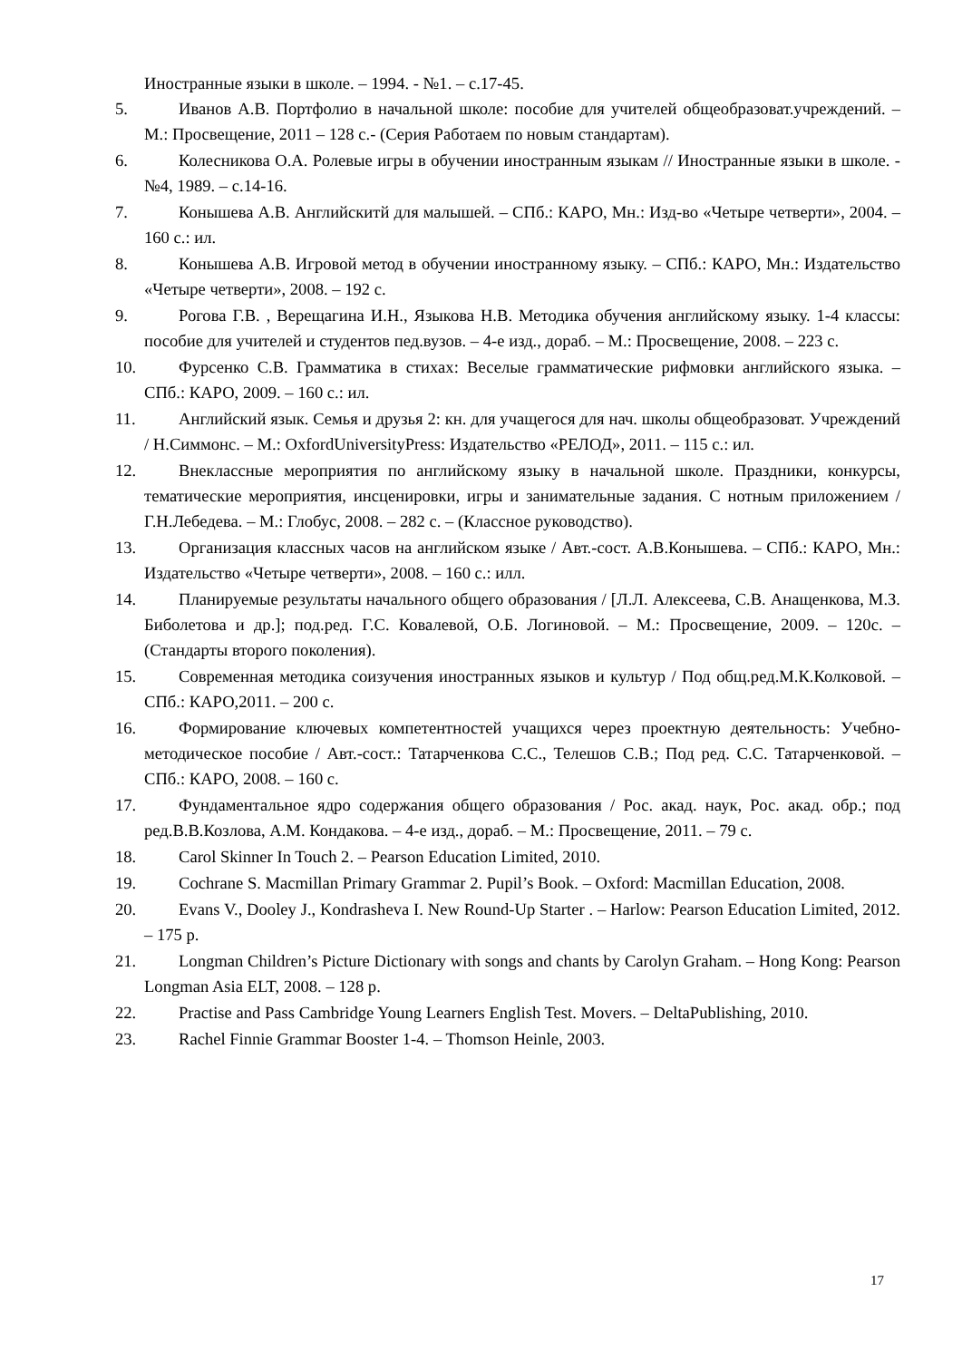Иностранные языки в школе. – 1994. - №1. – с.17-45.
5. Иванов А.В. Портфолио в начальной школе: пособие для учителей общеобразоват.учреждений. – М.: Просвещение, 2011 – 128 с.- (Серия Работаем по новым стандартам).
6. Колесникова О.А. Ролевые игры в обучении иностранным языкам // Иностранные языки в школе. - №4, 1989. – с.14-16.
7. Конышева А.В. Английскитй для малышей. – СПб.: КАРО, Мн.: Изд-во «Четыре четверти», 2004. – 160 с.: ил.
8. Конышева А.В. Игровой метод в обучении иностранному языку. – СПб.: КАРО, Мн.: Издательство «Четыре четверти», 2008. – 192 с.
9. Рогова Г.В. , Верещагина И.Н., Языкова Н.В. Методика обучения английскому языку. 1-4 классы: пособие для учителей и студентов пед.вузов. – 4-е изд., дораб. – М.: Просвещение, 2008. – 223 с.
10. Фурсенко С.В. Грамматика в стихах: Веселые грамматические рифмовки английского языка. – СПб.: КАРО, 2009. – 160 с.: ил.
11. Английский язык. Семья и друзья 2: кн. для учащегося для нач. школы общеобразоват. Учреждений / Н.Симмонс. – М.: OxfordUniversityPress: Издательство «РЕЛОД», 2011. – 115 с.: ил.
12. Внеклассные мероприятия по английскому языку в начальной школе. Праздники, конкурсы, тематические мероприятия, инсценировки, игры и занимательные задания. С нотным приложением / Г.Н.Лебедева. – М.: Глобус, 2008. – 282 с. – (Классное руководство).
13. Организация классных часов на английском языке / Авт.-сост. А.В.Конышева. – СПб.: КАРО, Мн.: Издательство «Четыре четверти», 2008. – 160 с.: илл.
14. Планируемые результаты начального общего образования / [Л.Л. Алексеева, С.В. Анащенкова, М.З. Биболетова и др.]; под.ред. Г.С. Ковалевой, О.Б. Логиновой. – М.: Просвещение, 2009. – 120с. – (Стандарты второго поколения).
15. Современная методика соизучения иностранных языков и культур / Под общ.ред.М.К.Колковой. – СПб.: КАРО,2011. – 200 с.
16. Формирование ключевых компетентностей учащихся через проектную деятельность: Учебно-методическое пособие / Авт.-сост.: Татарченкова С.С., Телешов С.В.; Под ред. С.С. Татарченковой. – СПб.: КАРО, 2008. – 160 с.
17. Фундаментальное ядро содержания общего образования / Рос. акад. наук, Рос. акад. обр.; под ред.В.В.Козлова, А.М. Кондакова. – 4-е изд., дораб. – М.: Просвещение, 2011. – 79 с.
18. Carol Skinner In Touch 2. – Pearson Education Limited, 2010.
19. Cochrane S. Macmillan Primary Grammar 2. Pupil’s Book. – Oxford: Macmillan Education, 2008.
20. Evans V., Dooley J., Kondrasheva I. New Round-Up Starter . – Harlow: Pearson Education Limited, 2012. – 175 p.
21. Longman Children’s Picture Dictionary with songs and chants by Carolyn Graham. – Hong Kong: Pearson Longman Asia ELT, 2008. – 128 p.
22. Practise and Pass Cambridge Young Learners English Test. Movers. – DeltaPublishing, 2010.
23. Rachel Finnie Grammar Booster 1-4. – Thomson Heinle, 2003.
17